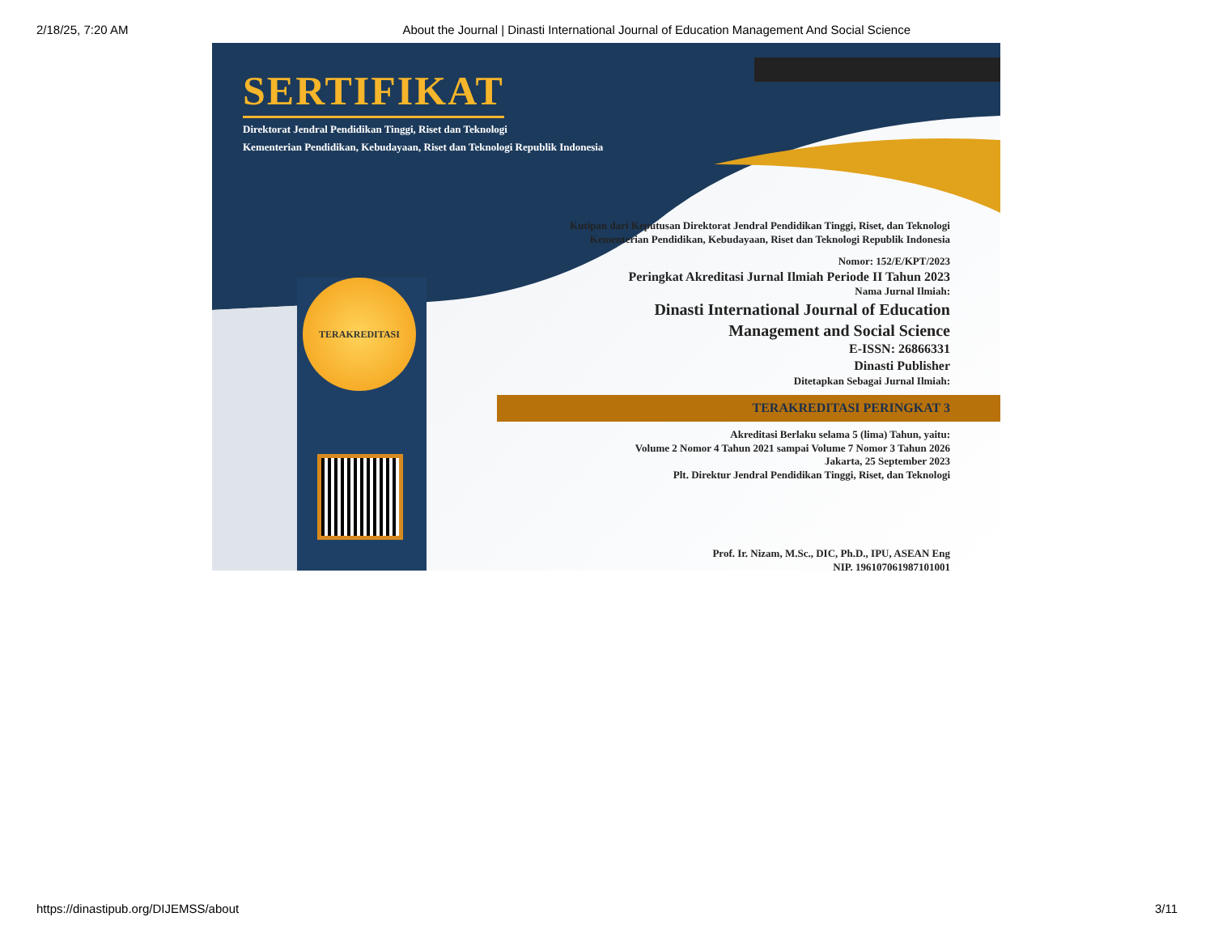2/18/25, 7:20 AM About the Journal | Dinasti International Journal of Education Management And Social Science
SERTIFIKAT
Direktorat Jendral Pendidikan Tinggi, Riset dan Teknologi
Kementerian Pendidikan, Kebudayaan, Riset dan Teknologi Republik Indonesia
TERAKREDITASI
Kutipan dari Keputusan Direktorat Jendral Pendidikan Tinggi, Riset, dan Teknologi
Kementerian Pendidikan, Kebudayaan, Riset dan Teknologi Republik Indonesia
Nomor: 152/E/KPT/2023
Peringkat Akreditasi Jurnal Ilmiah Periode II Tahun 2023
Nama Jurnal Ilmiah:
Dinasti International Journal of Education
Management and Social Science
E-ISSN: 26866331
Dinasti Publisher
Ditetapkan Sebagai Jurnal Ilmiah:
TERAKREDITASI PERINGKAT 3
Akreditasi Berlaku selama 5 (lima) Tahun, yaitu:
Volume 2 Nomor 4 Tahun 2021 sampai Volume 7 Nomor 3 Tahun 2026
Jakarta, 25 September 2023
Plt. Direktur Jendral Pendidikan Tinggi, Riset, dan Teknologi
Prof. Ir. Nizam, M.Sc., DIC, Ph.D., IPU, ASEAN Eng
NIP. 196107061987101001
https://dinastipub.org/DIJEMSS/about 3/11